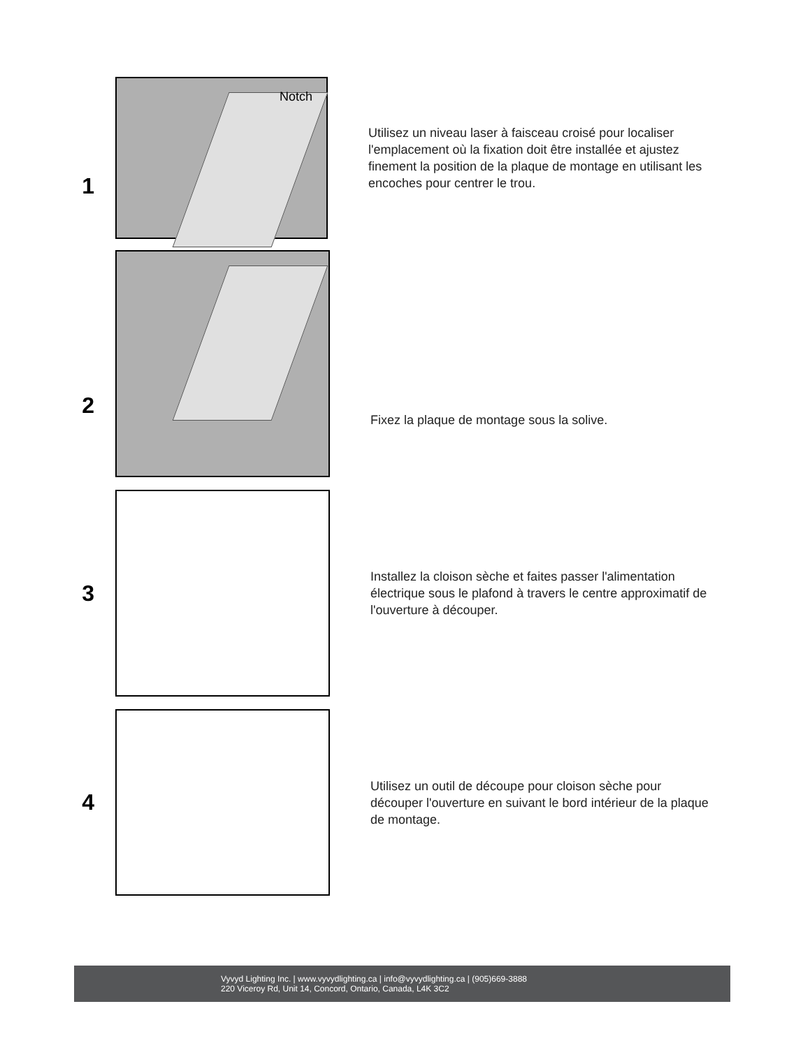1
Notch
Utilisez un niveau laser à faisceau croisé pour localiser l'emplacement où la fixation doit être installée et ajustez finement la position de la plaque de montage en utilisant les encoches pour centrer le trou.
2
Fixez la plaque de montage sous la solive.
3
Installez la cloison sèche et faites passer l'alimentation électrique sous le plafond à travers le centre approximatif de l'ouverture à découper.
4
Utilisez un outil de découpe pour cloison sèche pour découper l'ouverture en suivant le bord intérieur de la plaque de montage.
Vyvyd Lighting Inc. | www.vyvydlighting.ca | info@vyvydlighting.ca | (905)669-3888
220 Viceroy Rd, Unit 14, Concord, Ontario, Canada, L4K 3C2